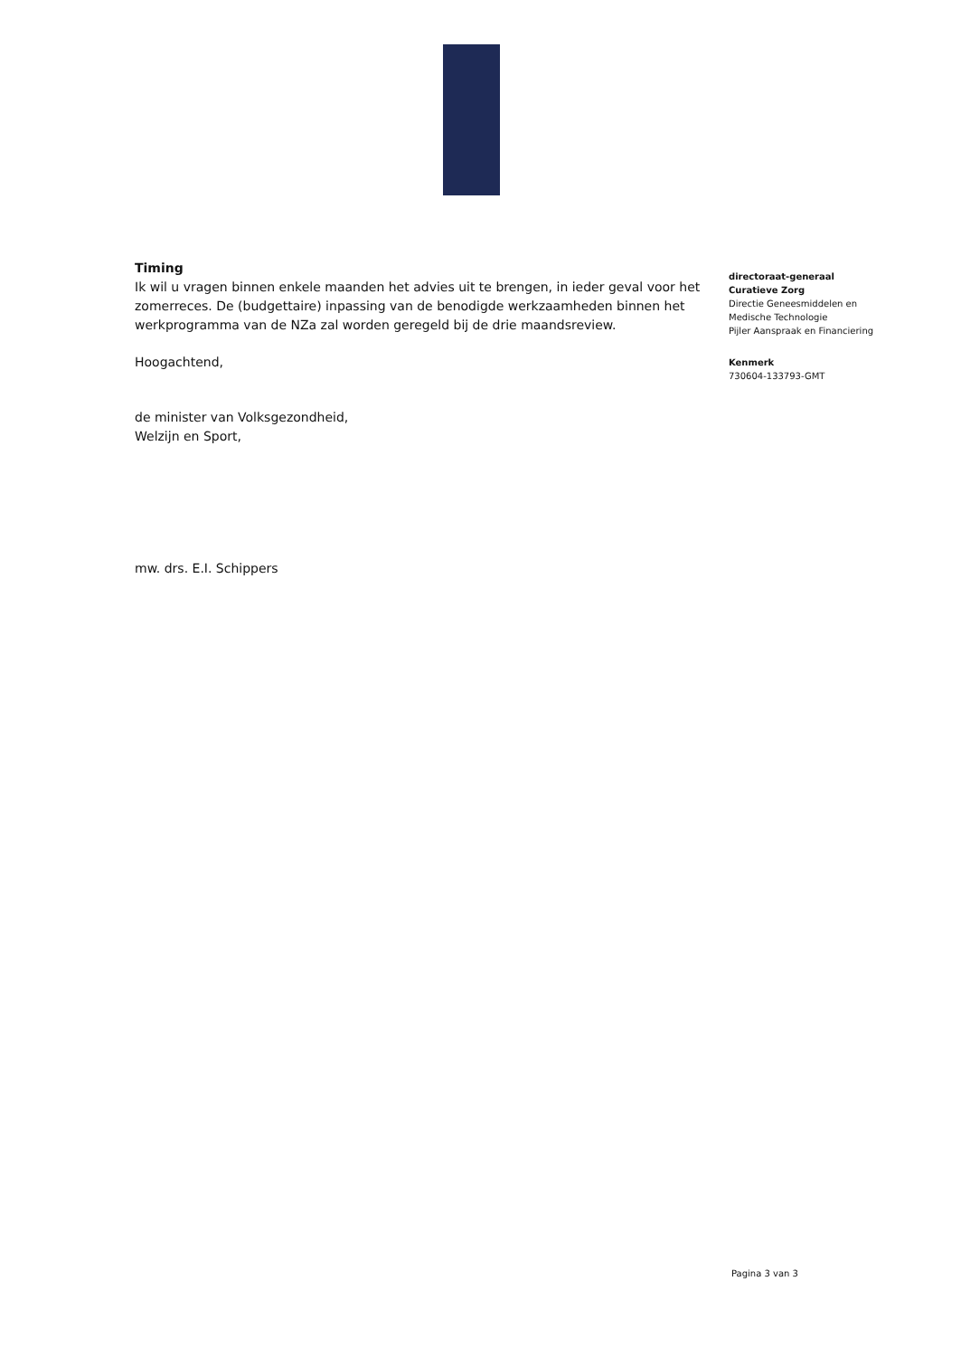Timing
Ik wil u vragen binnen enkele maanden het advies uit te brengen, in ieder geval voor het zomerreces. De (budgettaire) inpassing van de benodigde werkzaamheden binnen het werkprogramma van de NZa zal worden geregeld bij de drie maandsreview.
Hoogachtend,
de minister van Volksgezondheid,
Welzijn en Sport,
mw. drs. E.I. Schippers
directoraat-generaal
Curatieve Zorg
Directie Geneesmiddelen en Medische Technologie
Pijler Aanspraak en Financiering
Kenmerk
730604-133793-GMT
Pagina 3 van 3